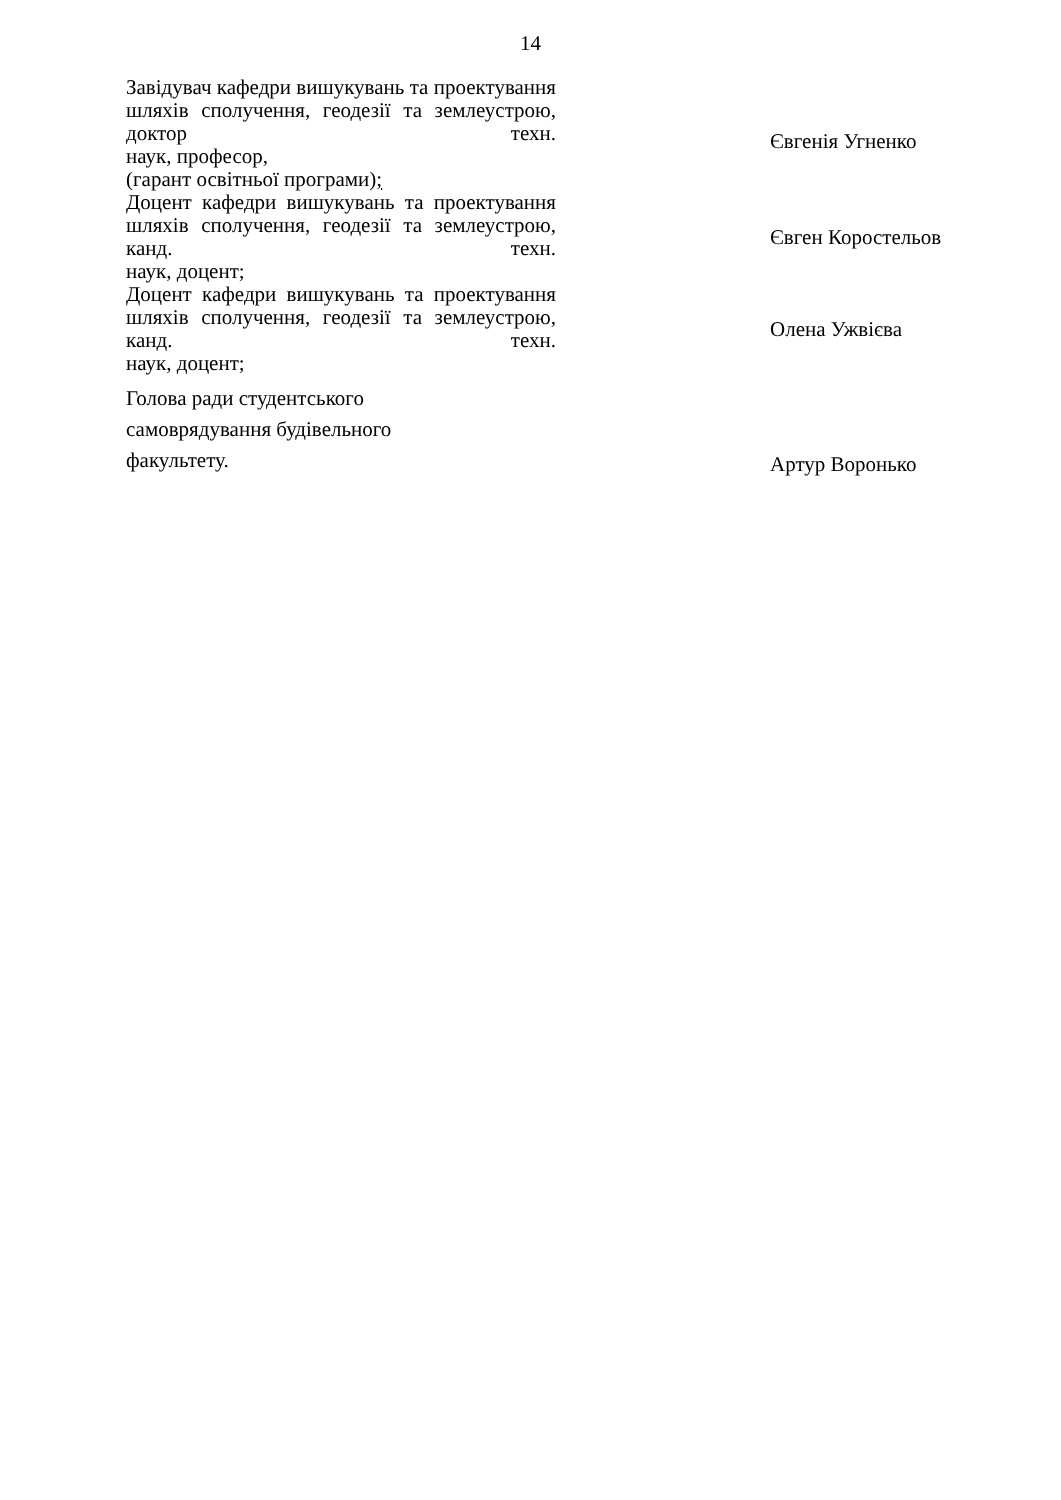14
Завідувач кафедри вишукувань та проектування шляхів сполучення, геодезії та землеустрою, доктор техн.
наук, професор,
(гарант освітньої програми);
Євгенія Угненко
Доцент кафедри вишукувань та проектування шляхів сполучення, геодезії та землеустрою, канд. техн.
наук, доцент;
Євген Коростельов
Доцент кафедри вишукувань та проектування шляхів сполучення, геодезії та землеустрою, канд. техн.
наук, доцент;
Олена Ужвієва
Голова ради студентського
самоврядування будівельного
факультету.
Артур Воронько